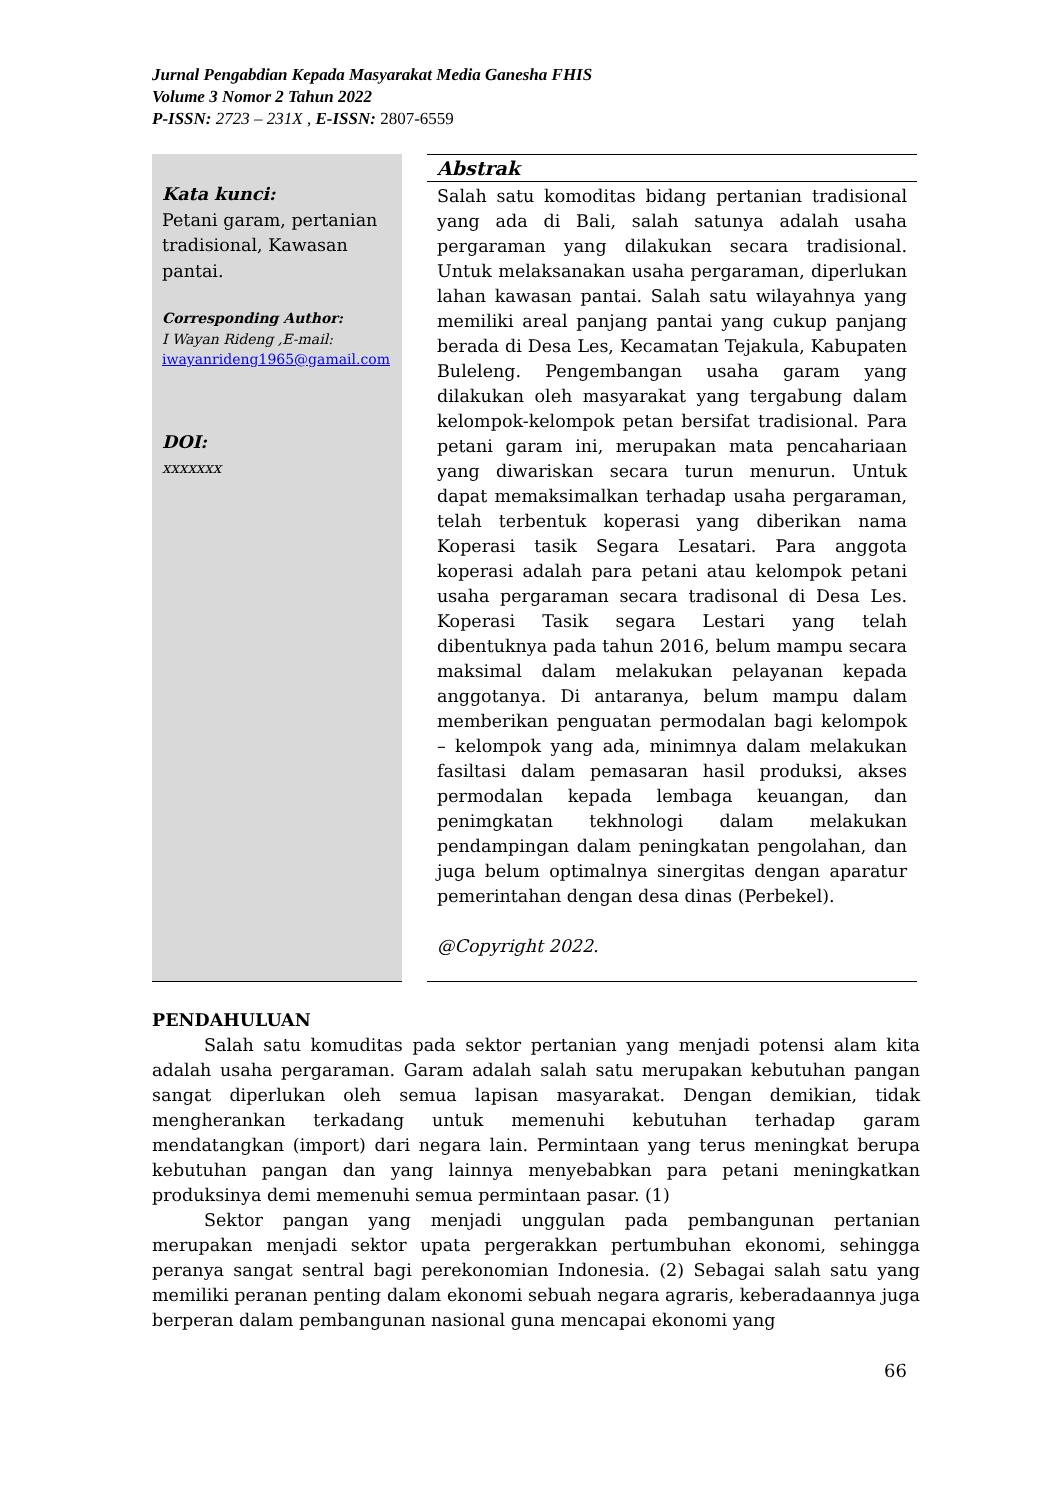Jurnal Pengabdian Kepada Masyarakat Media Ganesha FHIS
Volume 3 Nomor 2 Tahun 2022
P-ISSN: 2723 – 231X , E-ISSN: 2807-6559
Kata kunci:
Petani garam, pertanian tradisional, Kawasan pantai.
Corresponding Author:
I Wayan Rideng ,E-mail:
iwayanrideng1965@gamail.com
DOI:
xxxxxxx
Abstrak
Salah satu komoditas bidang pertanian tradisional yang ada di Bali, salah satunya adalah usaha pergaraman yang dilakukan secara tradisional. Untuk melaksanakan usaha pergaraman, diperlukan lahan kawasan pantai. Salah satu wilayahnya yang memiliki areal panjang pantai yang cukup panjang berada di Desa Les, Kecamatan Tejakula, Kabupaten Buleleng. Pengembangan usaha garam yang dilakukan oleh masyarakat yang tergabung dalam kelompok-kelompok petan bersifat tradisional. Para petani garam ini, merupakan mata pencahariaan yang diwariskan secara turun menurun. Untuk dapat memaksimalkan terhadap usaha pergaraman, telah terbentuk koperasi yang diberikan nama Koperasi tasik Segara Lesatari. Para anggota koperasi adalah para petani atau kelompok petani usaha pergaraman secara tradisonal di Desa Les. Koperasi Tasik segara Lestari yang telah dibentuknya pada tahun 2016, belum mampu secara maksimal dalam melakukan pelayanan kepada anggotanya. Di antaranya, belum mampu dalam memberikan penguatan permodalan bagi kelompok – kelompok yang ada, minimnya dalam melakukan fasiltasi dalam pemasaran hasil produksi, akses permodalan kepada lembaga keuangan, dan penimgkatan tekhnologi dalam melakukan pendampingan dalam peningkatan pengolahan, dan juga belum optimalnya sinergitas dengan aparatur pemerintahan dengan desa dinas (Perbekel).
@Copyright 2022.
PENDAHULUAN
Salah satu komuditas pada sektor pertanian yang menjadi potensi alam kita adalah usaha pergaraman. Garam adalah salah satu merupakan kebutuhan pangan sangat diperlukan oleh semua lapisan masyarakat. Dengan demikian, tidak mengherankan terkadang untuk memenuhi kebutuhan terhadap garam mendatangkan (import) dari negara lain. Permintaan yang terus meningkat berupa kebutuhan pangan dan yang lainnya menyebabkan para petani meningkatkan produksinya demi memenuhi semua permintaan pasar. (1)
Sektor pangan yang menjadi unggulan pada pembangunan pertanian merupakan menjadi sektor upata pergerakkan pertumbuhan ekonomi, sehingga peranya sangat sentral bagi perekonomian Indonesia. (2) Sebagai salah satu yang memiliki peranan penting dalam ekonomi sebuah negara agraris, keberadaannya juga berperan dalam pembangunan nasional guna mencapai ekonomi yang
66